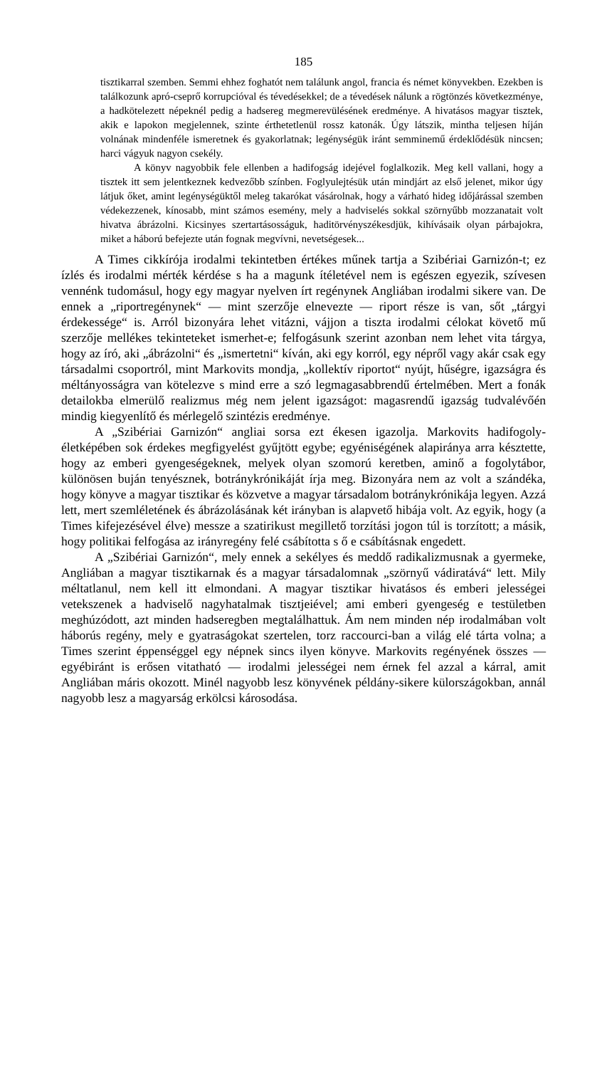185
tisztikarral szemben. Semmi ehhez foghatót nem találunk angol, francia és német könyvekben. Ezekben is találkozunk apró-cseprő korrupcióval és tévedésekkel; de a tévedések nálunk a rögtönzés következménye, a hadkötelezett népeknél pedig a hadsereg megmerevülésének eredménye. A hivatásos magyar tisztek, akik e lapokon megjelennek, szinte érthetetlenül rossz katonák. Úgy látszik, mintha teljesen híján volnának mindenféle ismeretnek és gyakorlatnak; legénységük iránt semminemű érdeklődésük nincsen; harci vágyuk nagyon csekély.
A könyv nagyobbik fele ellenben a hadifogság idejével foglalkozik. Meg kell vallani, hogy a tisztek itt sem jelentkeznek kedvezőbb színben. Foglyulejtésük után mindjárt az első jelenet, mikor úgy látjuk őket, amint legénységüktől meleg takarókat vásárolnak, hogy a várható hideg időjárással szemben védekezzenek, kínosabb, mint számos esemény, mely a hadviselés sokkal szörnyűbb mozzanatait volt hivatva ábrázolni. Kicsinyes szertartásosságuk, haditörvényszékesdjük, kihívásaik olyan párbajokra, miket a háború befejezte után fognak megvívni, nevetségesek...
A Times cikkírója irodalmi tekintetben értékes műnek tartja a Szibériai Garnizón-t; ez ízlés és irodalmi mérték kérdése s ha a magunk ítéletével nem is egészen egyezik, szívesen vennénk tudomásul, hogy egy magyar nyelven írt regénynek Angliában irodalmi sikere van. De ennek a „riportregénynek“ — mint szerzője elnevezte — riport része is van, sőt „tárgyi érdekessége“ is. Arról bizonyára lehet vitázni, vájjon a tiszta irodalmi célokat követő mű szerzője mellékes tekinteteket ismerhet-e; felfogásunk szerint azonban nem lehet vita tárgya, hogy az író, aki „ábrázolni“ és „ismertetni“ kíván, aki egy korról, egy népről vagy akár csak egy társadalmi csoportról, mint Markovits mondja, „kollektív riportot“ nyújt, hűségre, igazságra és méltányosságra van kötelezve s mind erre a szó legmagasabbrendű értelmében. Mert a fonák detailokba elmerülő realizmus még nem jelent igazságot: magasrendű igazság tudvalévőén mindig kiegyenlítő és mérlegelő szintézis eredménye.
A „Szibériai Garnizón“ angliai sorsa ezt ékesen igazolja. Markovits hadifogoly-életképében sok érdekes megfigyelést gyűjtött egybe; egyéniségének alapiránya arra késztette, hogy az emberi gyengeségeknek, melyek olyan szomorú keretben, aminő a fogolytábor, különösen buján tenyésznek, botránykrónikáját írja meg. Bizonyára nem az volt a szándéka, hogy könyve a magyar tisztikar és közvetve a magyar társadalom botránykrónikája legyen. Azzá lett, mert szemléletének és ábrázolásának két irányban is alapvető hibája volt. Az egyik, hogy (a Times kifejezésével élve) messze a szatirikust megillető torzítási jogon túl is torzított; a másik, hogy politikai felfogása az irányregény felé csábította s ő e csábításnak engedett.
A „Szibériai Garnizón“, mely ennek a sekélyes és meddő radikalizmusnak a gyermeke, Angliában a magyar tisztikarnak és a magyar társadalomnak „szörnyű vádiratává“ lett. Mily méltatlanul, nem kell itt elmondani. A magyar tisztikar hivatásos és emberi jelességei vetekszenek a hadviselő nagyhatalmak tisztjeiével; ami emberi gyengeség e testületben meghúzódott, azt minden hadseregben megtalálhattuk. Ám nem minden nép irodalmában volt háborús regény, mely e gyatraságokat szertelen, torz raccourci-ban a világ elé tárta volna; a Times szerint éppenséggel egy népnek sincs ilyen könyve. Markovits regényének összes — egyébiránt is erősen vitatható — irodalmi jelességei nem érnek fel azzal a kárral, amit Angliában máris okozott. Minél nagyobb lesz könyvének példány-sikere külországokban, annál nagyobb lesz a magyarság erkölcsi károsodása.